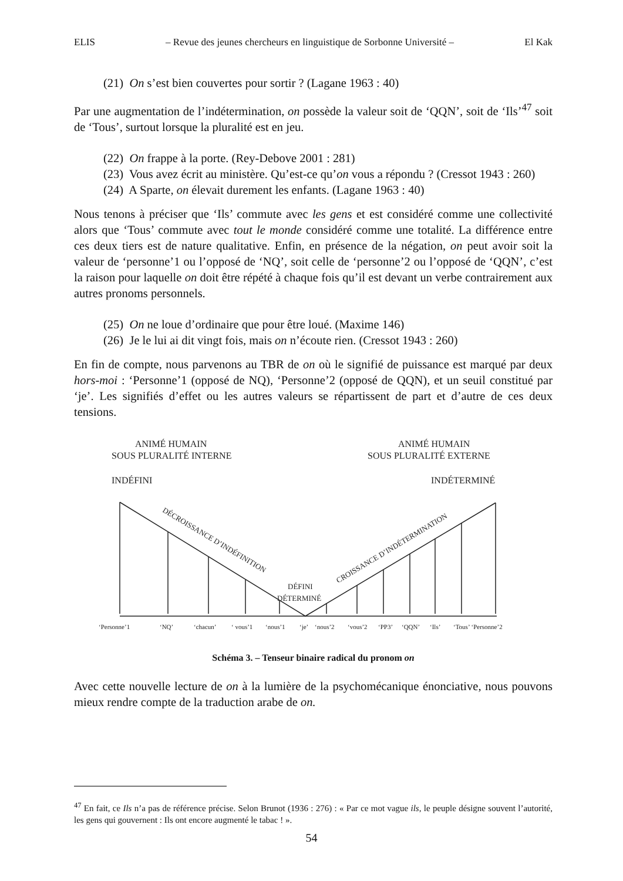ELIS – Revue des jeunes chercheurs en linguistique de Sorbonne Université – El Kak
(21) On s’est bien couvertes pour sortir ? (Lagane 1963 : 40)
Par une augmentation de l’indétermination, on possède la valeur soit de ‘QQN’, soit de ‘Ils’<sup>47</sup> soit de ‘Tous’, surtout lorsque la pluralité est en jeu.
(22) On frappe à la porte. (Rey-Debove 2001 : 281)
(23) Vous avez écrit au ministère. Qu’est-ce qu’on vous a répondu ? (Cressot 1943 : 260)
(24) A Sparte, on élevait durement les enfants. (Lagane 1963 : 40)
Nous tenons à préciser que ‘Ils’ commute avec les gens et est considéré comme une collectivité alors que ‘Tous’ commute avec tout le monde considéré comme une totalité. La différence entre ces deux tiers est de nature qualitative. Enfin, en présence de la négation, on peut avoir soit la valeur de ‘personne’1 ou l’opposé de ‘NQ’, soit celle de ‘personne’2 ou l’opposé de ‘QQN’, c’est la raison pour laquelle on doit être répété à chaque fois qu’il est devant un verbe contrairement aux autres pronoms personnels.
(25) On ne loue d’ordinaire que pour être loué. (Maxime 146)
(26) Je le lui ai dit vingt fois, mais on n’écoute rien. (Cressot 1943 : 260)
En fin de compte, nous parvenons au TBR de on où le signifié de puissance est marqué par deux hors-moi : ‘Personne’1 (opposé de NQ), ‘Personne’2 (opposé de QQN), et un seuil constitué par ‘je’. Les signifiés d’effet ou les autres valeurs se répartissent de part et d’autre de ces deux tensions.
ANIMÉ HUMAIN
SOUS PLURALITÉ INTERNE
INDÉFINI
ANIMÉ HUMAIN
SOUS PLURALITÉ EXTERNE
INDÉTERMINÉ
DÉCROISSANCE D’INDÉFINITION
CROISSANCE D’INDÉTERMINATION
DÉFINI
DÉTERMINÉ
‘Personne’1
‘NQ’
‘chacun’
‘ vous’1
‘nous’1
‘je’
‘nous’2
‘vous’2
‘PP3’
‘QQN’
‘Ils’
‘Tous’ ‘Personne’2
Schéma 3. – Tenseur binaire radical du pronom on
Avec cette nouvelle lecture de on à la lumière de la psychomécanique énonciative, nous pouvons mieux rendre compte de la traduction arabe de on.
<sup>47</sup> En fait, ce Ils n’a pas de référence précise. Selon Brunot (1936 : 276) : « Par ce mot vague ils, le peuple désigne souvent l’autorité, les gens qui gouvernent : Ils ont encore augmenté le tabac ! ».
54